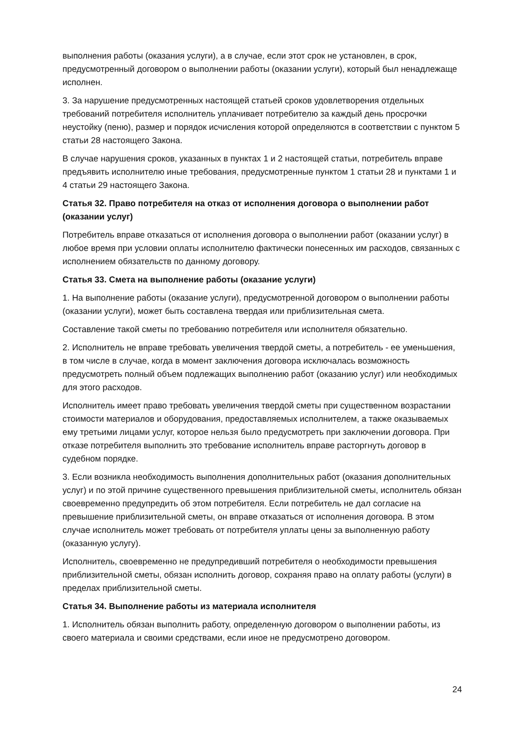выполнения работы (оказания услуги), а в случае, если этот срок не установлен, в срок, предусмотренный договором о выполнении работы (оказании услуги), который был ненадлежаще исполнен.
3. За нарушение предусмотренных настоящей статьей сроков удовлетворения отдельных требований потребителя исполнитель уплачивает потребителю за каждый день просрочки неустойку (пеню), размер и порядок исчисления которой определяются в соответствии с пунктом 5 статьи 28 настоящего Закона.
В случае нарушения сроков, указанных в пунктах 1 и 2 настоящей статьи, потребитель вправе предъявить исполнителю иные требования, предусмотренные пунктом 1 статьи 28 и пунктами 1 и 4 статьи 29 настоящего Закона.
Статья 32. Право потребителя на отказ от исполнения договора о выполнении работ (оказании услуг)
Потребитель вправе отказаться от исполнения договора о выполнении работ (оказании услуг) в любое время при условии оплаты исполнителю фактически понесенных им расходов, связанных с исполнением обязательств по данному договору.
Статья 33. Смета на выполнение работы (оказание услуги)
1. На выполнение работы (оказание услуги), предусмотренной договором о выполнении работы (оказании услуги), может быть составлена твердая или приблизительная смета.
Составление такой сметы по требованию потребителя или исполнителя обязательно.
2. Исполнитель не вправе требовать увеличения твердой сметы, а потребитель - ее уменьшения, в том числе в случае, когда в момент заключения договора исключалась возможность предусмотреть полный объем подлежащих выполнению работ (оказанию услуг) или необходимых для этого расходов.
Исполнитель имеет право требовать увеличения твердой сметы при существенном возрастании стоимости материалов и оборудования, предоставляемых исполнителем, а также оказываемых ему третьими лицами услуг, которое нельзя было предусмотреть при заключении договора. При отказе потребителя выполнить это требование исполнитель вправе расторгнуть договор в судебном порядке.
3. Если возникла необходимость выполнения дополнительных работ (оказания дополнительных услуг) и по этой причине существенного превышения приблизительной сметы, исполнитель обязан своевременно предупредить об этом потребителя. Если потребитель не дал согласие на превышение приблизительной сметы, он вправе отказаться от исполнения договора. В этом случае исполнитель может требовать от потребителя уплаты цены за выполненную работу (оказанную услугу).
Исполнитель, своевременно не предупредивший потребителя о необходимости превышения приблизительной сметы, обязан исполнить договор, сохраняя право на оплату работы (услуги) в пределах приблизительной сметы.
Статья 34. Выполнение работы из материала исполнителя
1. Исполнитель обязан выполнить работу, определенную договором о выполнении работы, из своего материала и своими средствами, если иное не предусмотрено договором.
24